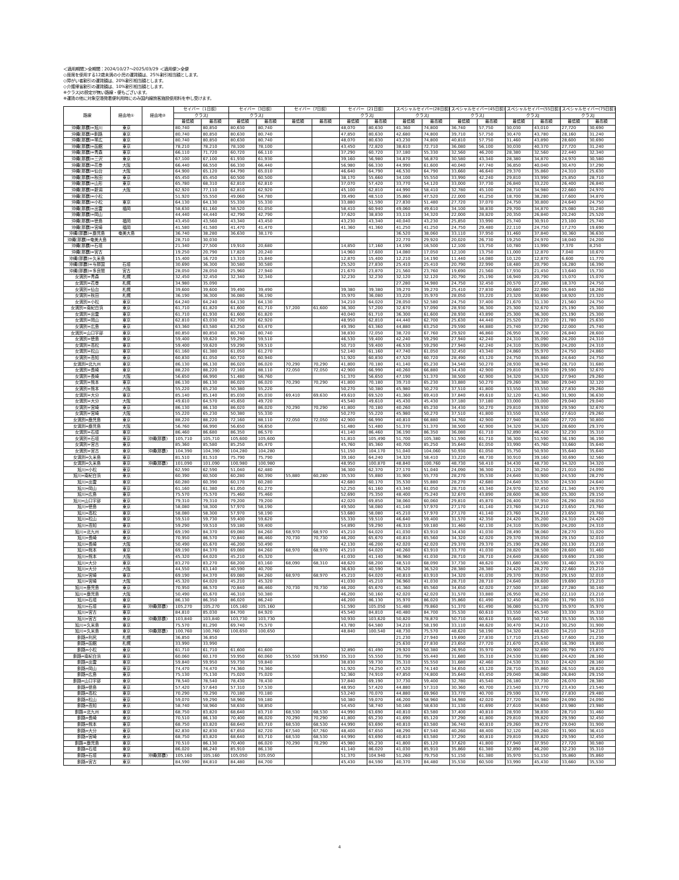＜適用期間＞全期間：2024/10/27～2025/03/29 ＜適用便＞全便
◇座席を使用する12歳未満の小児の運賃額は、25%割引相当額とします。
◇障がい者割引の運賃額は、20%割引相当額とします。
◇介護帰省割引の運賃額は、10%割引相当額とします。
※クラスJの設定が無い路線・便もございます。
※運賃の他に対象空港発着便利用時にのみ国内線旅客施設使用料を申し受けます。
| 路線 | 経由地① | 経由地② | セイバー（1日前） | | セイバー（3日前） | | セイバー（7日前） | | セイバー（21日前） | | スペシャルセイバー(28日前) | | スペシャルセイバー(45日前) | | スペシャルセイバー(55日前) | | スペシャルセイバー(75日前) | |
| --- | --- | --- | --- | --- | --- | --- | --- | --- | --- | --- | --- | --- | --- | --- | --- | --- | --- | --- |
| | | | クラスJ | | クラスJ | | | | クラスJ | | クラスJ | | クラスJ | | クラスJ | | クラスJ | |
| | | | 最低額 | 最高額 | 最低額 | 最高額 | 最低額 | 最高額 | 最低額 | 最高額 | 最低額 | 最高額 | 最低額 | 最高額 | 最低額 | 最高額 | 最低額 | 最高額 |
| 沖縄(那覇)=旭川 | 東京 | | 80,740 | 80,850 | 80,630 | 80,740 | | | 48,070 | 80,630 | 41,360 | 74,800 | 36,740 | 57,750 | 30,030 | 43,010 | 27,720 | 30,690 |
| 沖縄(那覇)=釧路 | 東京 | | 80,740 | 80,850 | 80,630 | 80,740 | | | 47,850 | 80,630 | 42,680 | 74,800 | 39,710 | 57,750 | 30,470 | 43,780 | 28,160 | 31,240 |
| 沖縄(那覇)=帯広 | 東京 | | 80,740 | 80,850 | 80,630 | 80,740 | | | 48,070 | 80,630 | 43,230 | 74,800 | 40,810 | 57,750 | 31,460 | 43,890 | 28,600 | 30,690 |
| 沖縄(那覇)=函館 | 東京 | | 78,210 | 78,210 | 78,100 | 78,100 | | | 43,450 | 72,820 | 38,610 | 72,710 | 36,080 | 56,100 | 30,030 | 40,370 | 27,720 | 31,240 |
| 沖縄(那覇)=青森 | 東京 | | 66,110 | 71,720 | 60,720 | 66,110 | | | 37,290 | 60,720 | 37,180 | 55,330 | 32,560 | 46,200 | 28,380 | 32,560 | 22,440 | 32,340 |
| 沖縄(那覇)=三沢 | 東京 | | 67,100 | 67,100 | 61,930 | 61,930 | | | 39,160 | 56,980 | 34,870 | 56,870 | 30,580 | 43,340 | 28,380 | 34,870 | 24,970 | 30,580 |
| 沖縄(那覇)=花巻 | 大阪 | | 66,440 | 66,550 | 66,330 | 66,440 | | | 56,980 | 66,330 | 44,990 | 61,600 | 40,040 | 47,740 | 36,850 | 40,040 | 30,470 | 37,290 |
| 沖縄(那覇)=仙台 | 大阪 | | 64,900 | 65,120 | 64,790 | 65,010 | | | 46,640 | 64,790 | 46,530 | 64,790 | 33,660 | 46,640 | 29,370 | 35,860 | 24,310 | 25,630 |
| 沖縄(那覇)=秋田 | 東京 | | 65,450 | 65,450 | 60,500 | 60,500 | | | 38,170 | 55,660 | 34,100 | 55,550 | 33,990 | 42,240 | 29,810 | 33,990 | 25,850 | 28,710 |
| 沖縄(那覇)=山形 | 東京 | | 65,780 | 68,310 | 62,810 | 62,810 | | | 37,070 | 57,420 | 33,770 | 54,120 | 33,000 | 37,730 | 26,840 | 33,220 | 26,400 | 26,840 |
| 沖縄(那覇)=新潟 | 大阪 | | 62,920 | 77,110 | 62,810 | 62,920 | | | 45,100 | 62,810 | 44,990 | 58,410 | 32,780 | 45,100 | 28,710 | 34,980 | 22,660 | 24,970 |
| 沖縄(那覇)=小松 | | | 51,920 | 55,550 | 49,060 | 54,780 | | | 39,490 | 48,510 | 35,860 | 47,520 | 22,000 | 41,250 | 18,700 | 38,280 | 17,600 | 34,870 |
| 沖縄(那覇)=小松 | 東京 | | 64,130 | 64,130 | 55,330 | 55,330 | | | 33,880 | 51,590 | 27,830 | 51,480 | 27,720 | 37,070 | 24,750 | 30,800 | 24,640 | 24,750 |
| 沖縄(那覇)=出雲 | 福岡 | | 58,630 | 61,160 | 58,520 | 61,050 | | | 58,410 | 60,940 | 49,060 | 49,610 | 34,100 | 38,830 | 29,700 | 34,870 | 25,080 | 31,240 |
| 沖縄(那覇)=岡山 | | | 44,440 | 44,440 | 42,790 | 42,790 | | | 37,620 | 38,830 | 33,110 | 34,320 | 22,000 | 28,820 | 20,350 | 26,840 | 20,240 | 25,520 |
| 沖縄(那覇)=徳島 | 福岡 | | 43,450 | 43,560 | 43,340 | 43,450 | | | 43,230 | 43,340 | 40,040 | 43,230 | 25,850 | 33,990 | 25,740 | 30,910 | 23,100 | 25,740 |
| 沖縄(那覇)=宮崎 | 福岡 | | 41,580 | 41,580 | 41,470 | 41,470 | | | 41,360 | 41,360 | 41,250 | 41,250 | 24,750 | 29,480 | 22,110 | 24,750 | 17,270 | 19,690 |
| 沖縄(那覇)=鹿児島 | 奄美大島 | | 36,740 | 38,280 | 36,630 | 38,170 | | | | | 36,520 | 38,060 | 33,110 | 37,950 | 31,460 | 37,840 | 30,360 | 36,630 |
| 沖縄(那覇)=奄美大島 | | | 28,710 | 30,030 | | | | | | | 22,770 | 29,920 | 20,020 | 26,730 | 19,250 | 24,970 | 18,040 | 24,200 |
| 沖縄(那覇)=石垣 | | | 21,340 | 27,500 | 19,910 | 20,680 | | | 14,850 | 17,160 | 14,190 | 16,500 | 12,100 | 13,750 | 10,780 | 11,990 | 7,370 | 8,250 |
| 沖縄(那覇)=宮古 | | | 19,250 | 20,790 | 17,820 | 20,240 | | | 14,960 | 17,600 | 14,080 | 17,050 | 12,100 | 13,750 | 11,000 | 12,870 | 7,040 | 10,670 |
| 沖縄(那覇)=久米島 | | | 15,400 | 16,720 | 13,310 | 15,840 | | | 12,870 | 15,400 | 12,210 | 14,190 | 11,440 | 14,080 | 10,120 | 12,870 | 6,600 | 11,770 |
| 沖縄(那覇)=与那国 | 石垣 | | 30,690 | 36,300 | 30,580 | 30,580 | | | 25,520 | 27,830 | 25,410 | 25,410 | 20,790 | 22,990 | 18,480 | 20,790 | 16,280 | 16,390 |
| 沖縄(那覇)=多良間 | 宮古 | | 28,050 | 28,050 | 25,960 | 27,940 | | | 21,670 | 23,870 | 21,560 | 23,760 | 19,690 | 21,560 | 17,930 | 21,450 | 13,640 | 15,730 |
| 女満別=青森 | 札幌 | | 32,450 | 32,450 | 32,340 | 32,340 | | | 32,230 | 32,230 | 32,120 | 32,120 | 20,790 | 25,190 | 16,940 | 20,790 | 15,070 | 15,070 |
| 女満別=花巻 | 札幌 | | 34,980 | 35,090 | | | | | | | 27,280 | 34,980 | 24,750 | 32,450 | 20,570 | 27,280 | 18,370 | 24,750 |
| 女満別=仙台 | 札幌 | | 39,600 | 39,600 | 39,490 | 39,490 | | | 39,380 | 39,380 | 39,270 | 39,270 | 25,410 | 27,830 | 20,680 | 22,990 | 15,840 | 18,260 |
| 女満別=秋田 | 札幌 | | 36,190 | 36,300 | 36,080 | 36,190 | | | 35,970 | 36,080 | 33,220 | 35,970 | 28,050 | 33,220 | 23,320 | 30,690 | 18,920 | 23,320 |
| 女満別=小松 | 東京 | | 64,240 | 64,240 | 64,130 | 64,130 | | | 34,210 | 64,020 | 28,050 | 52,580 | 24,750 | 37,400 | 21,670 | 31,130 | 21,560 | 24,750 |
| 女満別=南紀白浜 | 東京 | | 61,710 | 61,820 | 61,600 | 61,710 | 57,200 | 61,600 | 36,300 | 57,200 | 32,670 | 57,090 | 28,930 | 36,300 | 25,300 | 32,670 | 25,190 | 25,300 |
| 女満別=出雲 | 東京 | | 61,710 | 61,930 | 61,600 | 61,820 | | | 40,040 | 61,710 | 36,300 | 61,600 | 28,930 | 43,890 | 25,300 | 36,300 | 25,190 | 25,300 |
| 女満別=岡山 | 東京 | | 62,810 | 63,030 | 62,700 | 62,920 | | | 48,950 | 62,810 | 44,440 | 62,700 | 25,630 | 44,440 | 25,520 | 33,220 | 21,780 | 25,630 |
| 女満別=広島 | 東京 | | 63,360 | 63,580 | 63,250 | 63,470 | | | 49,390 | 63,360 | 44,880 | 63,250 | 29,590 | 44,880 | 25,740 | 37,290 | 22,000 | 25,740 |
| 女満別=山口宇部 | 東京 | | 80,850 | 80,850 | 80,740 | 80,740 | | | 38,830 | 72,050 | 38,720 | 67,760 | 29,920 | 46,860 | 26,950 | 38,720 | 26,840 | 28,600 |
| 女満別=徳島 | 東京 | | 59,400 | 59,620 | 59,290 | 59,510 | | | 46,530 | 59,400 | 42,240 | 59,290 | 27,940 | 42,240 | 24,310 | 35,090 | 24,200 | 24,310 |
| 女満別=高松 | 東京 | | 59,400 | 59,620 | 59,290 | 59,510 | | | 50,710 | 59,400 | 46,530 | 59,290 | 27,940 | 42,240 | 24,310 | 35,090 | 24,200 | 24,310 |
| 女満別=松山 | 東京 | | 61,160 | 61,380 | 61,050 | 61,270 | | | 52,140 | 61,160 | 47,740 | 61,050 | 32,450 | 43,340 | 24,860 | 35,970 | 24,750 | 24,860 |
| 女満別=高知 | 東京 | | 60,830 | 61,050 | 60,720 | 60,940 | | | 51,920 | 60,830 | 47,520 | 60,720 | 28,490 | 43,120 | 24,750 | 35,860 | 24,640 | 24,750 |
| 女満別=北九州 | 東京 | | 86,130 | 86,130 | 86,020 | 86,020 | 70,290 | 70,290 | 41,800 | 70,180 | 41,140 | 65,230 | 34,540 | 50,270 | 28,930 | 38,940 | 28,710 | 31,680 |
| 女満別=長崎 | 東京 | | 88,220 | 88,220 | 72,160 | 88,110 | 72,050 | 72,050 | 42,900 | 66,990 | 40,260 | 66,880 | 34,430 | 42,900 | 29,810 | 39,930 | 29,590 | 32,670 |
| 女満別=長崎 | 大阪 | | 56,650 | 66,990 | 51,480 | 56,760 | | | 51,370 | 56,650 | 47,190 | 51,370 | 38,500 | 42,900 | 34,320 | 34,320 | 27,940 | 29,260 |
| 女満別=熊本 | 東京 | | 86,130 | 86,130 | 86,020 | 86,020 | 70,290 | 70,290 | 41,800 | 70,180 | 39,710 | 65,230 | 33,880 | 50,270 | 29,260 | 39,380 | 29,040 | 32,120 |
| 女満別=熊本 | 大阪 | | 55,220 | 65,230 | 50,380 | 55,220 | | | 50,270 | 50,380 | 45,980 | 50,270 | 37,510 | 41,800 | 33,550 | 33,550 | 27,830 | 29,260 |
| 女満別=大分 | 東京 | | 85,140 | 85,140 | 85,030 | 85,030 | 69,410 | 69,630 | 49,610 | 69,520 | 41,360 | 69,410 | 37,840 | 49,610 | 32,120 | 41,360 | 31,900 | 36,630 |
| 女満別=大分 | 大阪 | | 49,610 | 64,570 | 45,650 | 49,720 | | | 45,540 | 49,610 | 45,430 | 45,430 | 37,180 | 37,180 | 33,000 | 33,000 | 29,040 | 29,040 |
| 女満別=宮崎 | 東京 | | 86,130 | 86,130 | 86,020 | 86,020 | 70,290 | 70,290 | 41,800 | 70,180 | 40,260 | 65,230 | 34,430 | 50,270 | 29,810 | 39,930 | 29,590 | 32,670 |
| 女満別=宮崎 | 大阪 | | 55,220 | 65,230 | 50,380 | 55,330 | | | 50,270 | 55,220 | 45,980 | 50,270 | 37,510 | 41,800 | 33,550 | 33,550 | 27,610 | 29,260 |
| 女満別=鹿児島 | 東京 | | 88,220 | 88,220 | 72,160 | 88,110 | 72,050 | 72,050 | 42,900 | 66,990 | 40,810 | 66,880 | 34,760 | 42,900 | 27,940 | 38,060 | 27,720 | 30,800 |
| 女満別=鹿児島 | 大阪 | | 56,760 | 66,990 | 56,650 | 56,650 | | | 51,480 | 51,480 | 51,370 | 51,370 | 38,500 | 42,900 | 34,320 | 34,320 | 28,600 | 29,370 |
| 女満別=石垣 | 東京 | | 86,460 | 86,680 | 86,350 | 86,570 | | | 41,140 | 86,460 | 36,190 | 86,350 | 36,080 | 61,710 | 32,890 | 46,420 | 32,230 | 35,310 |
| 女満別=石垣 | 東京 | 沖縄(那覇) | 105,710 | 105,710 | 105,600 | 105,600 | | | 51,810 | 105,490 | 51,700 | 105,380 | 51,590 | 61,710 | 36,300 | 51,590 | 36,190 | 36,190 |
| 女満別=宮古 | 東京 | | 85,360 | 85,580 | 85,250 | 85,470 | | | 45,760 | 85,360 | 40,700 | 85,250 | 35,640 | 61,050 | 33,990 | 45,760 | 33,660 | 35,640 |
| 女満別=宮古 | 東京 | 沖縄(那覇) | 104,390 | 104,390 | 104,280 | 104,280 | | | 51,150 | 104,170 | 51,040 | 104,060 | 50,930 | 61,050 | 35,750 | 50,930 | 35,640 | 35,640 |
| 女満別=久米島 | 東京 | | 81,510 | 81,510 | 75,790 | 75,790 | | | 39,160 | 64,240 | 34,320 | 58,410 | 33,220 | 48,730 | 30,910 | 39,160 | 30,690 | 32,560 |
| 女満別=久米島 | 東京 | 沖縄(那覇) | 101,090 | 101,090 | 100,980 | 100,980 | | | 48,950 | 100,870 | 48,840 | 100,760 | 48,730 | 58,410 | 34,430 | 48,730 | 34,320 | 34,320 |
| 旭川=小松 | 東京 | | 62,590 | 62,590 | 51,040 | 62,480 | | | 36,300 | 62,370 | 27,170 | 51,040 | 24,090 | 36,300 | 21,120 | 30,250 | 21,010 | 24,090 |
| 旭川=南紀白浜 | 東京 | | 60,390 | 60,500 | 60,280 | 60,390 | 55,880 | 60,280 | 35,530 | 55,880 | 31,900 | 55,770 | 28,270 | 35,530 | 24,640 | 31,900 | 24,530 | 28,270 |
| 旭川=出雲 | 東京 | | 60,280 | 60,390 | 60,170 | 60,280 | | | 42,680 | 60,170 | 35,530 | 55,880 | 28,270 | 42,680 | 24,640 | 35,530 | 24,530 | 24,640 |
| 旭川=岡山 | 東京 | | 61,160 | 61,380 | 61,050 | 61,270 | | | 52,250 | 61,160 | 43,340 | 61,050 | 28,710 | 43,340 | 24,970 | 32,450 | 21,340 | 24,970 |
| 旭川=広島 | 東京 | | 75,570 | 75,570 | 75,460 | 75,460 | | | 52,690 | 75,350 | 48,400 | 75,240 | 32,670 | 43,890 | 28,600 | 36,300 | 25,300 | 29,150 |
| 旭川=山口宇部 | 東京 | | 79,310 | 79,310 | 79,200 | 79,200 | | | 42,020 | 69,850 | 38,060 | 60,060 | 29,810 | 45,870 | 26,400 | 37,950 | 26,290 | 28,050 |
| 旭川=徳島 | 東京 | | 58,080 | 58,300 | 57,970 | 58,190 | | | 49,500 | 58,080 | 41,140 | 57,970 | 27,170 | 41,140 | 23,760 | 34,210 | 23,650 | 23,760 |
| 旭川=高松 | 東京 | | 58,080 | 58,300 | 57,970 | 58,190 | | | 53,680 | 58,080 | 45,210 | 57,970 | 27,170 | 41,140 | 23,760 | 34,210 | 23,650 | 23,760 |
| 旭川=松山 | 東京 | | 59,510 | 59,730 | 59,400 | 59,620 | | | 55,330 | 59,510 | 46,640 | 59,400 | 31,570 | 42,350 | 24,420 | 35,200 | 24,310 | 24,420 |
| 旭川=高知 | 東京 | | 59,290 | 59,510 | 59,180 | 59,400 | | | 54,890 | 59,290 | 46,310 | 59,180 | 31,460 | 42,130 | 24,310 | 35,090 | 24,200 | 24,310 |
| 旭川=北九州 | 東京 | | 69,190 | 84,370 | 69,080 | 84,260 | 68,970 | 68,970 | 45,210 | 64,020 | 41,030 | 63,910 | 34,430 | 41,030 | 28,490 | 38,060 | 28,270 | 31,020 |
| 旭川=長崎 | 東京 | | 70,950 | 86,570 | 70,840 | 86,460 | 70,730 | 70,730 | 46,200 | 65,670 | 40,810 | 65,560 | 34,320 | 42,020 | 29,370 | 39,050 | 29,150 | 32,010 |
| 旭川=長崎 | 大阪 | | 50,490 | 65,670 | 46,200 | 50,490 | | | 42,130 | 46,200 | 42,020 | 42,020 | 29,370 | 29,370 | 25,190 | 29,260 | 20,130 | 23,210 |
| 旭川=熊本 | 東京 | | 69,190 | 84,370 | 69,080 | 84,260 | 68,970 | 68,970 | 45,210 | 64,020 | 40,260 | 63,910 | 33,770 | 41,030 | 28,820 | 38,500 | 28,600 | 31,460 |
| 旭川=熊本 | 大阪 | | 45,320 | 64,020 | 45,210 | 45,320 | | | 41,030 | 41,140 | 36,960 | 41,030 | 28,710 | 28,710 | 24,640 | 28,600 | 19,690 | 23,100 |
| 旭川=大分 | 東京 | | 83,270 | 83,270 | 68,200 | 83,160 | 68,090 | 68,310 | 48,620 | 68,200 | 48,510 | 68,090 | 37,730 | 48,620 | 31,680 | 40,590 | 31,460 | 35,970 |
| 旭川=大分 | 大阪 | | 44,550 | 63,140 | 40,590 | 40,700 | | | 36,630 | 40,590 | 36,520 | 36,520 | 28,380 | 28,380 | 24,420 | 28,270 | 22,660 | 23,210 |
| 旭川=宮崎 | 東京 | | 69,190 | 84,370 | 69,080 | 84,260 | 68,970 | 68,970 | 45,210 | 64,020 | 40,810 | 63,910 | 34,320 | 41,030 | 29,370 | 39,050 | 29,150 | 32,010 |
| 旭川=宮崎 | 大阪 | | 45,320 | 64,020 | 45,210 | 45,320 | | | 41,030 | 45,210 | 36,960 | 41,030 | 28,710 | 28,710 | 24,640 | 28,600 | 19,690 | 23,210 |
| 旭川=鹿児島 | 東京 | | 70,950 | 86,570 | 70,840 | 86,460 | 70,730 | 70,730 | 46,200 | 65,670 | 41,360 | 65,560 | 34,650 | 42,020 | 27,500 | 37,180 | 27,280 | 30,140 |
| 旭川=鹿児島 | 大阪 | | 50,490 | 65,670 | 46,310 | 50,380 | | | 46,200 | 50,160 | 42,020 | 42,020 | 31,570 | 33,880 | 26,950 | 30,250 | 22,110 | 23,210 |
| 旭川=石垣 | 東京 | | 86,130 | 86,350 | 86,020 | 86,240 | | | 46,200 | 86,130 | 35,970 | 86,020 | 35,860 | 61,490 | 32,450 | 46,200 | 31,790 | 35,310 |
| 旭川=石垣 | 東京 | 沖縄(那覇) | 105,270 | 105,270 | 105,160 | 105,160 | | | 51,590 | 105,050 | 51,480 | 79,860 | 51,370 | 61,490 | 36,080 | 51,370 | 35,970 | 35,970 |
| 旭川=宮古 | 東京 | | 84,810 | 85,030 | 84,700 | 84,920 | | | 45,540 | 84,810 | 40,480 | 84,700 | 35,530 | 60,610 | 33,550 | 45,540 | 33,330 | 35,310 |
| 旭川=宮古 | 東京 | 沖縄(那覇) | 103,840 | 103,840 | 103,730 | 103,730 | | | 50,930 | 103,620 | 50,820 | 78,870 | 50,710 | 60,610 | 35,640 | 50,710 | 35,530 | 35,530 |
| 旭川=久米島 | 東京 | | 75,570 | 81,290 | 69,740 | 75,570 | | | 43,780 | 64,580 | 34,210 | 58,190 | 33,110 | 48,620 | 30,470 | 34,210 | 30,250 | 31,900 |
| 旭川=久米島 | 東京 | 沖縄(那覇) | 100,760 | 100,760 | 100,650 | 100,650 | | | 48,840 | 100,540 | 48,730 | 75,570 | 48,620 | 58,190 | 34,320 | 48,620 | 34,210 | 34,210 |
| 釧路=利尻 | 札幌 | | 36,850 | 36,850 | | | | | | | 21,230 | 27,940 | 19,690 | 27,830 | 17,710 | 23,540 | 17,600 | 21,230 |
| 釧路=函館 | 札幌 | | 33,990 | 33,990 | | | | | | | 25,630 | 27,830 | 23,650 | 27,720 | 21,670 | 25,630 | 16,390 | 19,800 |
| 釧路=小松 | 東京 | | 61,710 | 61,710 | 61,600 | 61,600 | | | 32,890 | 61,490 | 29,920 | 50,380 | 26,950 | 35,970 | 20,900 | 32,890 | 20,790 | 23,870 |
| 釧路=南紀白浜 | 東京 | | 60,060 | 60,170 | 59,950 | 60,060 | 55,550 | 59,950 | 35,310 | 55,550 | 31,790 | 55,440 | 31,680 | 35,310 | 24,530 | 31,680 | 24,420 | 28,160 |
| 釧路=出雲 | 東京 | | 59,840 | 59,950 | 59,730 | 59,840 | | | 38,830 | 59,730 | 35,310 | 55,550 | 31,680 | 42,460 | 24,530 | 35,310 | 24,420 | 28,160 |
| 釧路=岡山 | 東京 | | 74,470 | 74,470 | 74,360 | 74,360 | | | 51,920 | 74,250 | 47,520 | 74,140 | 34,650 | 43,120 | 28,710 | 35,860 | 26,510 | 28,820 |
| 釧路=広島 | 東京 | | 75,130 | 75,130 | 75,020 | 75,020 | | | 52,360 | 74,910 | 47,850 | 74,800 | 35,640 | 43,450 | 29,040 | 36,080 | 26,840 | 29,150 |
| 釧路=山口宇部 | 東京 | | 78,540 | 78,540 | 78,430 | 78,430 | | | 37,840 | 69,190 | 37,730 | 59,400 | 32,780 | 45,540 | 26,180 | 37,730 | 26,070 | 28,380 |
| 釧路=徳島 | 東京 | | 57,420 | 57,640 | 57,310 | 57,530 | | | 48,950 | 57,420 | 44,880 | 57,310 | 30,360 | 40,700 | 23,540 | 33,770 | 23,430 | 23,540 |
| 釧路=高松 | 東京 | | 70,290 | 70,290 | 70,180 | 70,180 | | | 53,240 | 70,070 | 44,880 | 69,960 | 33,770 | 40,700 | 29,590 | 33,770 | 27,830 | 29,480 |
| 釧路=松山 | 東京 | | 59,070 | 59,290 | 58,960 | 59,180 | | | 50,380 | 59,070 | 46,200 | 58,960 | 34,980 | 42,020 | 27,720 | 34,980 | 24,090 | 24,090 |
| 釧路=高知 | 東京 | | 58,740 | 58,960 | 58,630 | 58,850 | | | 54,450 | 58,740 | 50,160 | 58,630 | 31,130 | 41,690 | 27,610 | 34,650 | 23,980 | 23,980 |
| 釧路=北九州 | 東京 | | 68,750 | 83,820 | 68,640 | 83,710 | 68,530 | 68,530 | 44,990 | 63,690 | 40,810 | 63,580 | 37,400 | 40,810 | 28,930 | 38,830 | 28,710 | 31,460 |
| 釧路=長崎 | 東京 | | 70,510 | 86,130 | 70,400 | 86,020 | 70,290 | 70,290 | 41,800 | 65,230 | 41,690 | 65,120 | 37,290 | 41,800 | 29,810 | 39,820 | 29,590 | 32,450 |
| 釧路=熊本 | 東京 | | 68,750 | 83,820 | 68,640 | 83,710 | 68,530 | 68,530 | 44,990 | 63,690 | 40,810 | 63,580 | 36,740 | 40,810 | 29,260 | 39,270 | 29,040 | 31,900 |
| 釧路=大分 | 東京 | | 82,830 | 82,830 | 67,650 | 82,720 | 67,540 | 67,760 | 48,400 | 67,650 | 48,290 | 67,540 | 40,260 | 48,400 | 32,120 | 40,260 | 31,900 | 36,410 |
| 釧路=宮崎 | 東京 | | 68,750 | 83,820 | 68,640 | 83,710 | 68,530 | 68,530 | 44,990 | 63,690 | 40,810 | 63,580 | 37,290 | 40,810 | 29,810 | 39,820 | 29,590 | 32,450 |
| 釧路=鹿児島 | 東京 | | 70,510 | 86,130 | 70,400 | 86,020 | 70,290 | 70,290 | 45,980 | 65,230 | 41,800 | 65,120 | 37,620 | 41,800 | 27,940 | 37,950 | 27,720 | 30,580 |
| 釧路=石垣 | 東京 | | 86,020 | 86,240 | 85,910 | 86,130 | | | 41,140 | 86,020 | 41,030 | 85,910 | 35,860 | 61,380 | 32,890 | 46,200 | 32,230 | 35,310 |
| 釧路=石垣 | 東京 | 沖縄(那覇) | 105,160 | 105,160 | 105,050 | 105,050 | | | 51,370 | 104,940 | 51,260 | 79,750 | 51,150 | 61,380 | 35,970 | 51,150 | 35,860 | 35,860 |
| 釧路=宮古 | 東京 | | 84,590 | 84,810 | 84,480 | 84,700 | | | 45,430 | 84,590 | 40,370 | 84,480 | 35,530 | 60,500 | 33,990 | 45,430 | 33,660 | 35,530 |
4